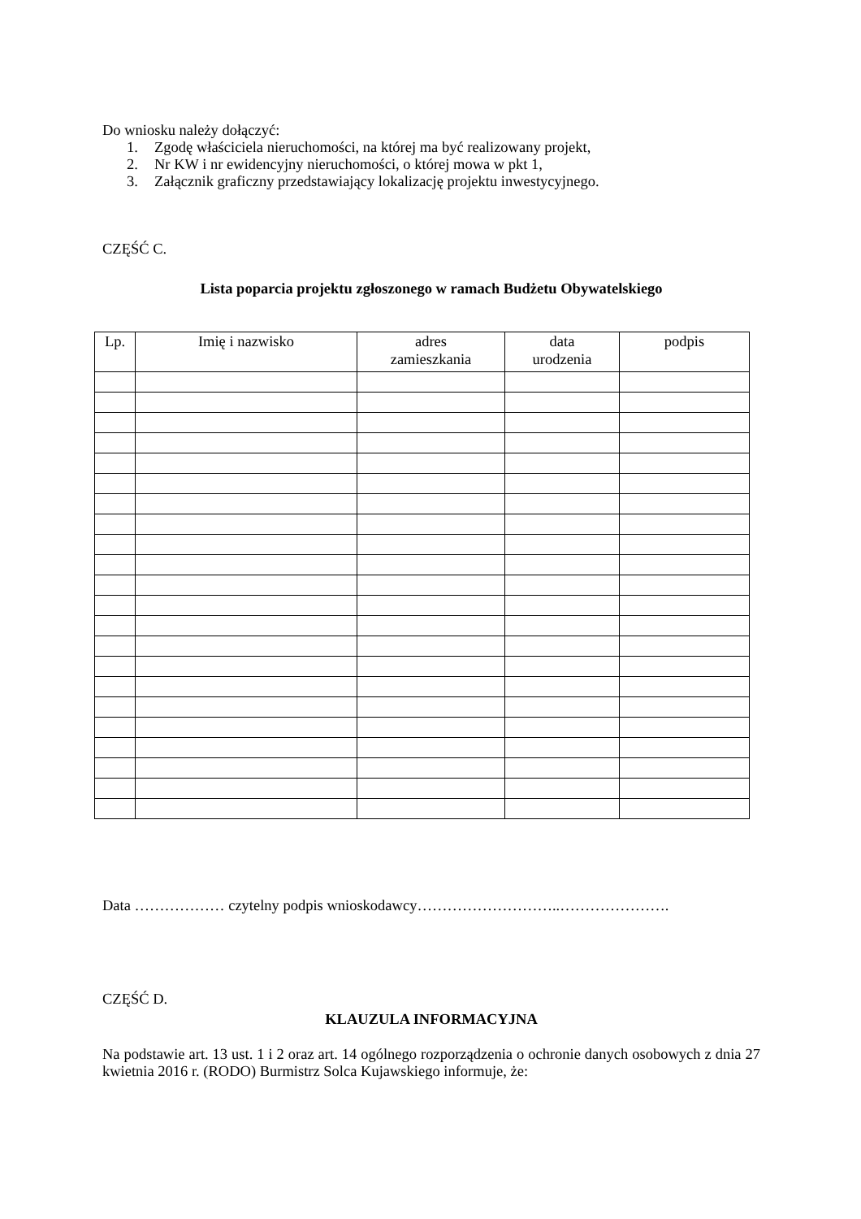Do wniosku należy dołączyć:
1. Zgodę właściciela nieruchomości, na której ma być realizowany projekt,
2. Nr KW i nr ewidencyjny nieruchomości, o której mowa w pkt 1,
3. Załącznik graficzny przedstawiający lokalizację projektu inwestycyjnego.
CZĘŚĆ C.
Lista poparcia projektu zgłoszonego w ramach Budżetu Obywatelskiego
| Lp. | Imię i nazwisko | adres zamieszkania | data urodzenia | podpis |
| --- | --- | --- | --- | --- |
Data ……………… czytelny podpis wnioskodawcy………………………..………………….
CZĘŚĆ D.
KLAUZULA INFORMACYJNA
Na podstawie art. 13 ust. 1 i 2 oraz art. 14 ogólnego rozporządzenia o ochronie danych osobowych z dnia 27 kwietnia 2016 r. (RODO) Burmistrz Solca Kujawskiego informuje, że: